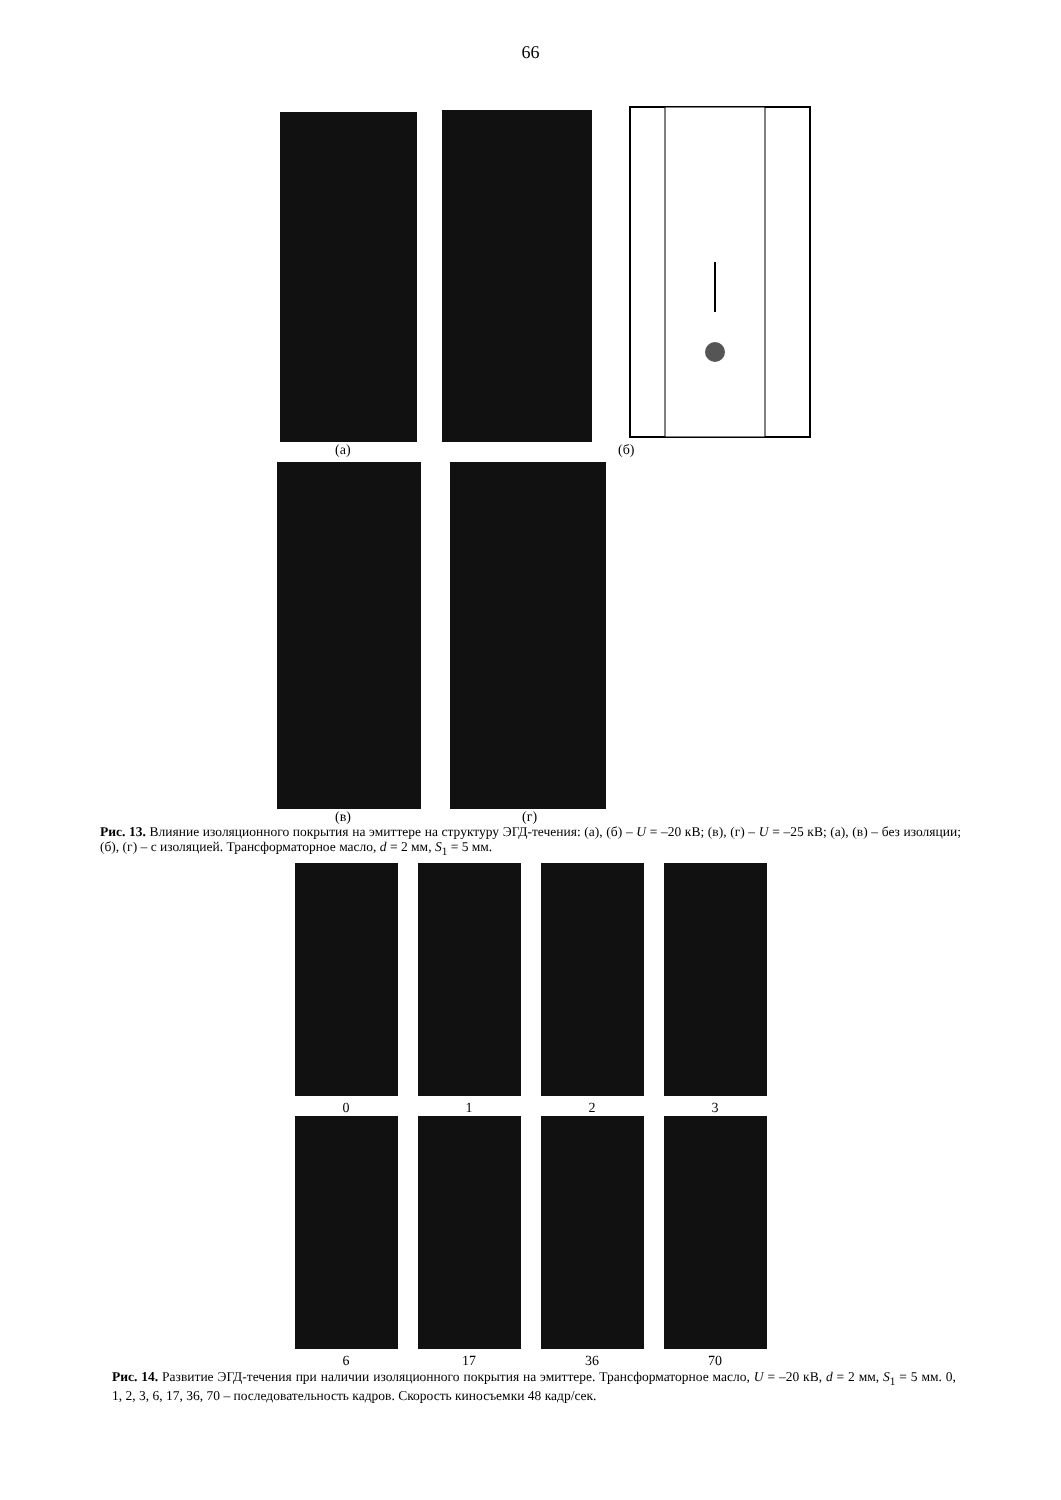66
(а) (б)
(в) (г)
Рис. 13. Влияние изоляционного покрытия на эмиттере на структуру ЭГД-течения: (а), (б) – U = –20 кВ; (в), (г) – U = –25 кВ; (а), (в) – без изоляции; (б), (г) – с изоляцией. Трансформаторное масло, d = 2 мм, S<sub>1</sub> = 5 мм.
0 1 2 3
6 17 36 70
Рис. 14. Развитие ЭГД-течения при наличии изоляционного покрытия на эмиттере. Трансформаторное масло, U = –20 кВ, d = 2 мм, S<sub>1</sub> = 5 мм. 0, 1, 2, 3, 6, 17, 36, 70 – последовательность кадров. Скорость киносъемки 48 кадр/сек.